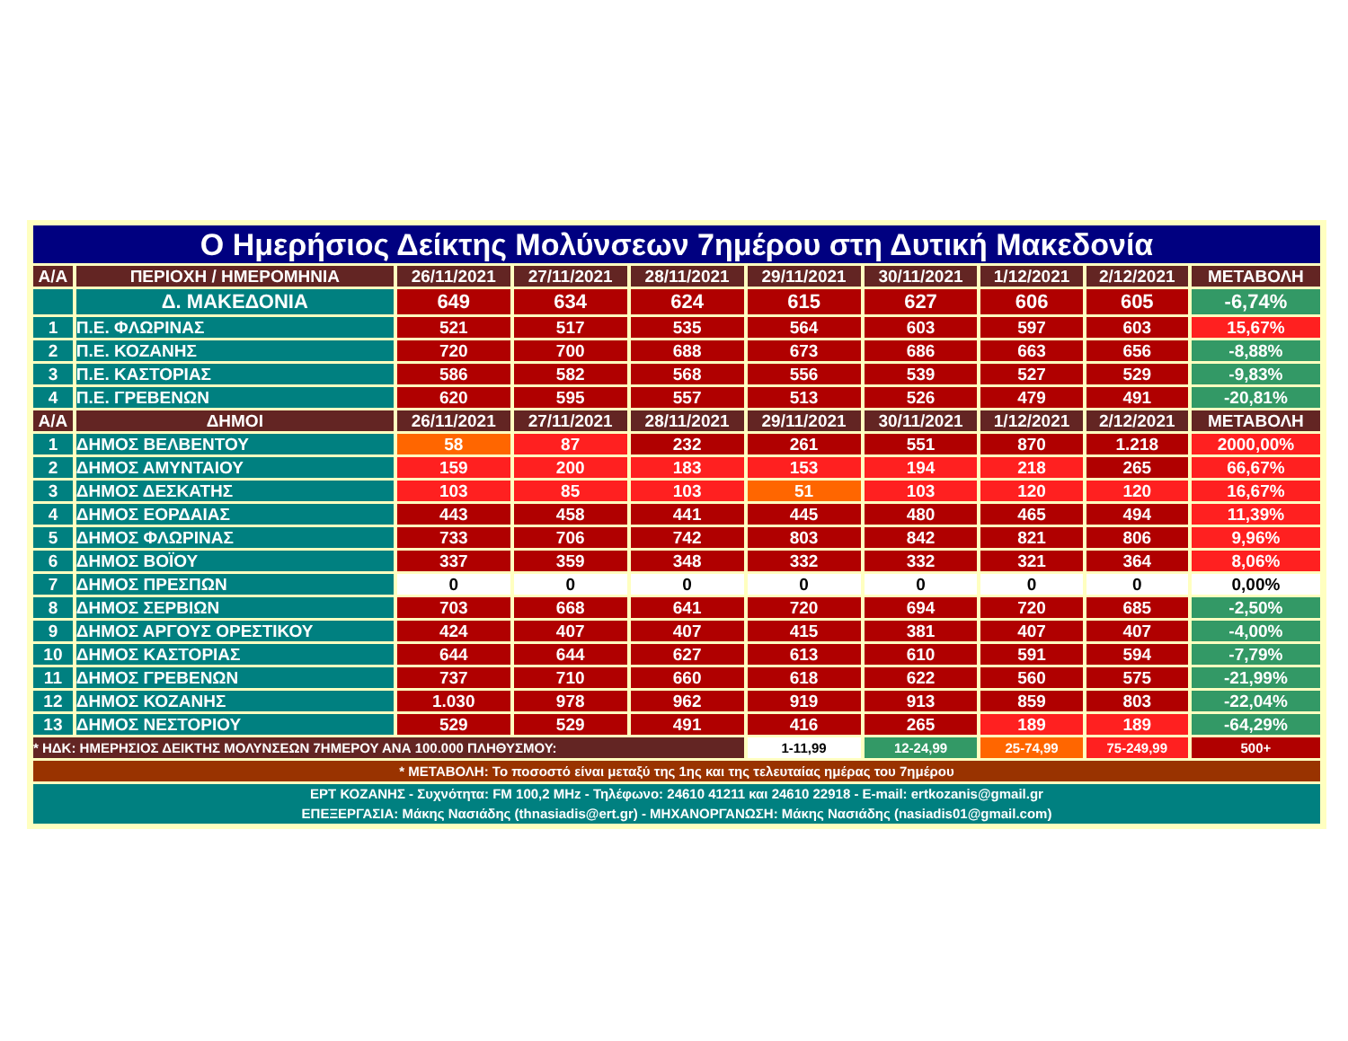| Ο Ημερήσιος Δείκτης Μολύνσεων 7ημέρου στη Δυτική Μακεδονία | | | | | | | | | |
| Α/Α | ΠΕΡΙΟΧΗ / ΗΜΕΡΟΜΗΝΙΑ | 26/11/2021 | 27/11/2021 | 28/11/2021 | 29/11/2021 | 30/11/2021 | 1/12/2021 | 2/12/2021 | ΜΕΤΑΒΟΛΗ |
| | Δ. ΜΑΚΕΔΟΝΙΑ | 649 | 634 | 624 | 615 | 627 | 606 | 605 | -6,74% |
| 1 | Π.Ε. ΦΛΩΡΙΝΑΣ | 521 | 517 | 535 | 564 | 603 | 597 | 603 | 15,67% |
| 2 | Π.Ε. ΚΟΖΑΝΗΣ | 720 | 700 | 688 | 673 | 686 | 663 | 656 | -8,88% |
| 3 | Π.Ε. ΚΑΣΤΟΡΙΑΣ | 586 | 582 | 568 | 556 | 539 | 527 | 529 | -9,83% |
| 4 | Π.Ε. ΓΡΕΒΕΝΩΝ | 620 | 595 | 557 | 513 | 526 | 479 | 491 | -20,81% |
| Α/Α | ΔΗΜΟΙ | 26/11/2021 | 27/11/2021 | 28/11/2021 | 29/11/2021 | 30/11/2021 | 1/12/2021 | 2/12/2021 | ΜΕΤΑΒΟΛΗ |
| 1 | ΔΗΜΟΣ ΒΕΛΒΕΝΤΟΥ | 58 | 87 | 232 | 261 | 551 | 870 | 1.218 | 2000,00% |
| 2 | ΔΗΜΟΣ ΑΜΥΝΤΑΙΟΥ | 159 | 200 | 183 | 153 | 194 | 218 | 265 | 66,67% |
| 3 | ΔΗΜΟΣ ΔΕΣΚΑΤΗΣ | 103 | 85 | 103 | 51 | 103 | 120 | 120 | 16,67% |
| 4 | ΔΗΜΟΣ ΕΟΡΔΑΙΑΣ | 443 | 458 | 441 | 445 | 480 | 465 | 494 | 11,39% |
| 5 | ΔΗΜΟΣ ΦΛΩΡΙΝΑΣ | 733 | 706 | 742 | 803 | 842 | 821 | 806 | 9,96% |
| 6 | ΔΗΜΟΣ ΒΟΪΟΥ | 337 | 359 | 348 | 332 | 332 | 321 | 364 | 8,06% |
| 7 | ΔΗΜΟΣ ΠΡΕΣΠΩΝ | 0 | 0 | 0 | 0 | 0 | 0 | 0 | 0,00% |
| 8 | ΔΗΜΟΣ ΣΕΡΒΙΩΝ | 703 | 668 | 641 | 720 | 694 | 720 | 685 | -2,50% |
| 9 | ΔΗΜΟΣ ΑΡΓΟΥΣ ΟΡΕΣΤΙΚΟΥ | 424 | 407 | 407 | 415 | 381 | 407 | 407 | -4,00% |
| 10 | ΔΗΜΟΣ ΚΑΣΤΟΡΙΑΣ | 644 | 644 | 627 | 613 | 610 | 591 | 594 | -7,79% |
| 11 | ΔΗΜΟΣ ΓΡΕΒΕΝΩΝ | 737 | 710 | 660 | 618 | 622 | 560 | 575 | -21,99% |
| 12 | ΔΗΜΟΣ ΚΟΖΑΝΗΣ | 1.030 | 978 | 962 | 919 | 913 | 859 | 803 | -22,04% |
| 13 | ΔΗΜΟΣ ΝΕΣΤΟΡΙΟΥ | 529 | 529 | 491 | 416 | 265 | 189 | 189 | -64,29% |
| * ΗΔΚ: ΗΜΕΡΗΣΙΟΣ ΔΕΙΚΤΗΣ ΜΟΛΥΝΣΕΩΝ 7ΗΜΕΡΟΥ ΑΝΑ 100.000 ΠΛΗΘΥΣΜΟΥ: | | | | | 1-11,99 | 12-24,99 | 25-74,99 | 75-249,99 | 500+ |
| * ΜΕΤΑΒΟΛΗ: Το ποσοστό είναι μεταξύ της 1ης και της τελευταίας ημέρας του 7ημέρου | | | | | | | | | |
| ΕΡΤ ΚΟΖΑΝΗΣ - Συχνότητα: FM 100,2 MHz - Τηλέφωνο: 24610 41211 και 24610 22918 - E-mail: ertkozanis@gmail.gr ΕΠΕΞΕΡΓΑΣΙΑ: Μάκης Νασιάδης (thnasiadis@ert.gr) - ΜΗΧΑΝΟΡΓΑΝΩΣΗ: Μάκης Νασιάδης (nasiadis01@gmail.com) | | | | | | | | | |